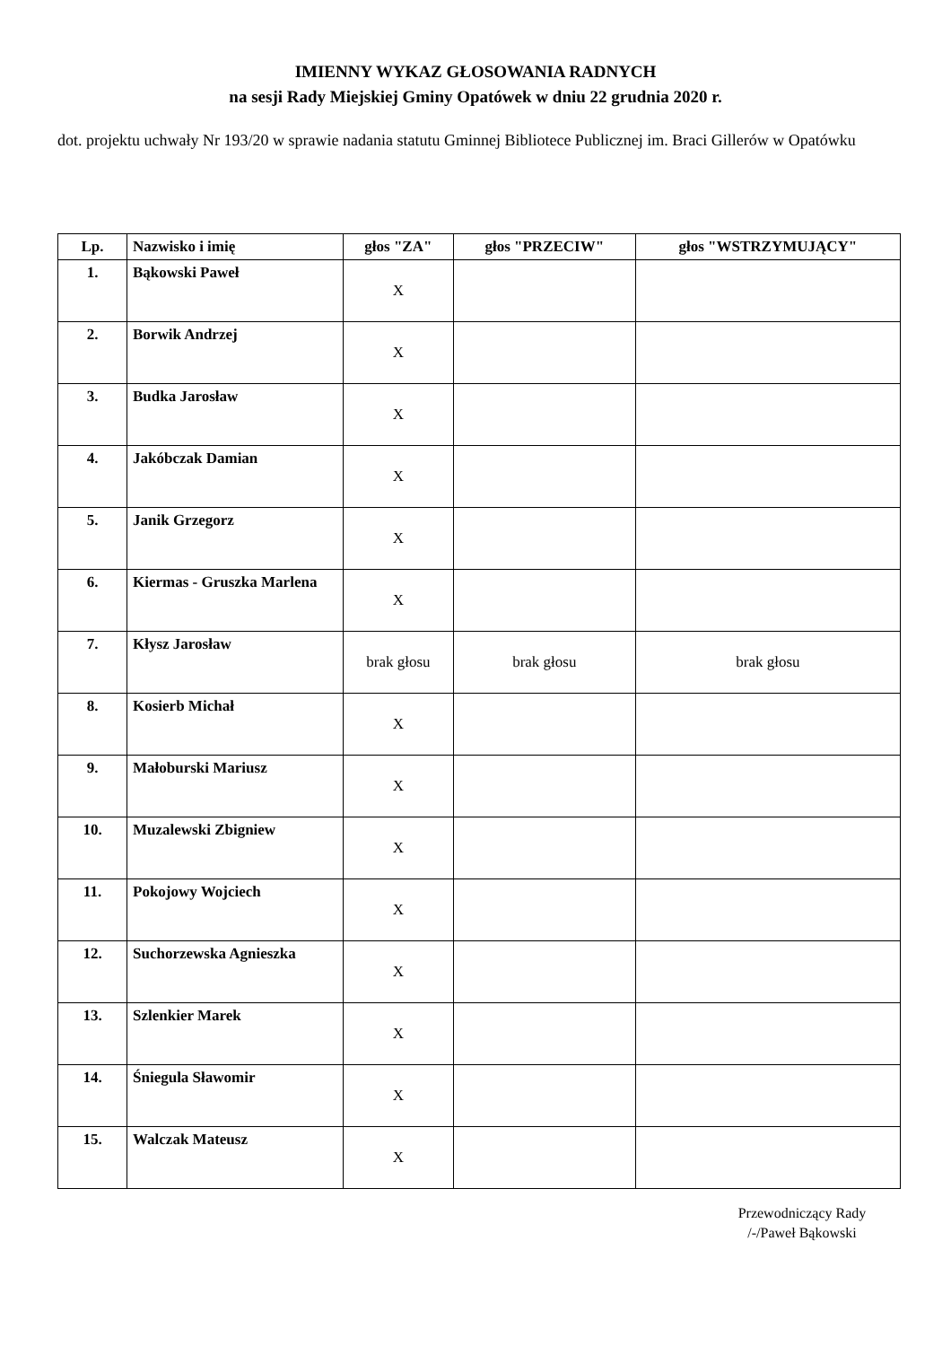IMIENNY WYKAZ GŁOSOWANIA RADNYCH
na sesji Rady Miejskiej Gminy Opatówek w dniu 22 grudnia 2020 r.
dot. projektu uchwały Nr 193/20 w sprawie nadania statutu Gminnej Bibliotece Publicznej im. Braci Gillerów w Opatówku
| Lp. | Nazwisko i imię | głos "ZA" | głos "PRZECIW" | głos "WSTRZYMUJĄCY" |
| --- | --- | --- | --- | --- |
| 1. | Bąkowski Paweł | X | | |
| 2. | Borwik Andrzej | X | | |
| 3. | Budka Jarosław | X | | |
| 4. | Jakóbczak Damian | X | | |
| 5. | Janik Grzegorz | X | | |
| 6. | Kiermas - Gruszka Marlena | X | | |
| 7. | Kłysz Jarosław | brak głosu | brak głosu | brak głosu |
| 8. | Kosierb Michał | X | | |
| 9. | Małoburski Mariusz | X | | |
| 10. | Muzalewski Zbigniew | X | | |
| 11. | Pokojowy Wojciech | X | | |
| 12. | Suchorzewska Agnieszka | X | | |
| 13. | Szlenkier Marek | X | | |
| 14. | Śniegula Sławomir | X | | |
| 15. | Walczak Mateusz | X | | |
Przewodniczący Rady
/-/Paweł Bąkowski